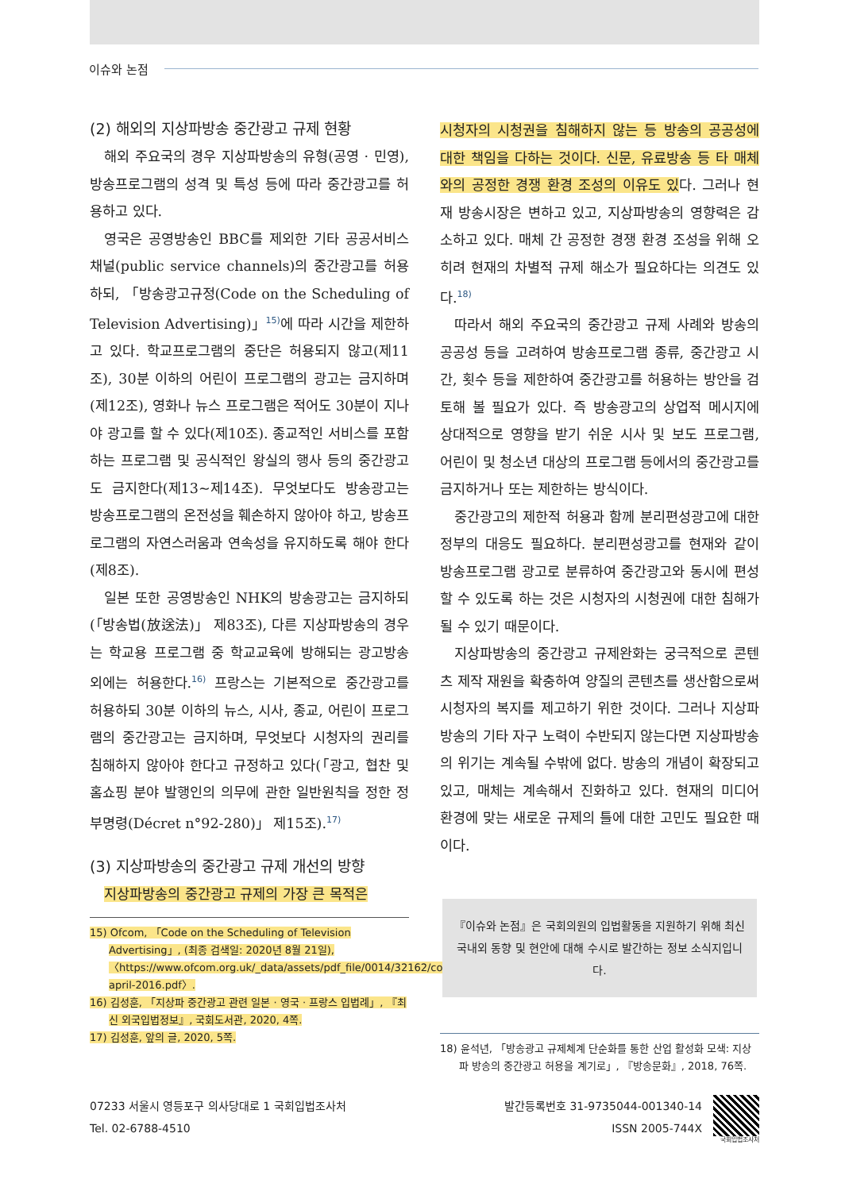이슈와 논점
(2) 해외의 지상파방송 중간광고 규제 현황
해외 주요국의 경우 지상파방송의 유형(공영 · 민영), 방송프로그램의 성격 및 특성 등에 따라 중간광고를 허용하고 있다.
영국은 공영방송인 BBC를 제외한 기타 공공서비스 채널(public service channels)의 중간광고를 허용하되, 「방송광고규정(Code on the Scheduling of Television Advertising)」<sup>15)</sup>에 따라 시간을 제한하고 있다. 학교프로그램의 중단은 허용되지 않고(제11조), 30분 이하의 어린이 프로그램의 광고는 금지하며(제12조), 영화나 뉴스 프로그램은 적어도 30분이 지나야 광고를 할 수 있다(제10조). 종교적인 서비스를 포함하는 프로그램 및 공식적인 왕실의 행사 등의 중간광고도 금지한다(제13~제14조). 무엇보다도 방송광고는 방송프로그램의 온전성을 훼손하지 않아야 하고, 방송프로그램의 자연스러움과 연속성을 유지하도록 해야 한다(제8조).
일본 또한 공영방송인 NHK의 방송광고는 금지하되(「방송법(放送法)」 제83조), 다른 지상파방송의 경우는 학교용 프로그램 중 학교교육에 방해되는 광고방송 외에는 허용한다.<sup>16)</sup> 프랑스는 기본적으로 중간광고를 허용하되 30분 이하의 뉴스, 시사, 종교, 어린이 프로그램의 중간광고는 금지하며, 무엇보다 시청자의 권리를 침해하지 않아야 한다고 규정하고 있다(「광고, 협찬 및 홈쇼핑 분야 발행인의 의무에 관한 일반원칙을 정한 정부명령(Décret n°92-280)」 제15조).<sup>17)</sup>
(3) 지상파방송의 중간광고 규제 개선의 방향
지상파방송의 중간광고 규제의 가장 큰 목적은
15) Ofcom, 「Code on the Scheduling of Television Advertising」, (최종 검색일: 2020년 8월 21일), 〈https://www.ofcom.org.uk/_data/assets/pdf_file/0014/32162/costa-april-2016.pdf〉.
16) 김성훈, 「지상파 중간광고 관련 일본 · 영국 · 프랑스 입법례」, 『최신 외국입법정보』, 국회도서관, 2020, 4쪽.
17) 김성훈, 앞의 글, 2020, 5쪽.
시청자의 시청권을 침해하지 않는 등 방송의 공공성에 대한 책임을 다하는 것이다. 신문, 유료방송 등 타 매체와의 공정한 경쟁 환경 조성의 이유도 있다. 그러나 현재 방송시장은 변하고 있고, 지상파방송의 영향력은 감소하고 있다. 매체 간 공정한 경쟁 환경 조성을 위해 오히려 현재의 차별적 규제 해소가 필요하다는 의견도 있다.<sup>18)</sup>
따라서 해외 주요국의 중간광고 규제 사례와 방송의 공공성 등을 고려하여 방송프로그램 종류, 중간광고 시간, 횟수 등을 제한하여 중간광고를 허용하는 방안을 검토해 볼 필요가 있다. 즉 방송광고의 상업적 메시지에 상대적으로 영향을 받기 쉬운 시사 및 보도 프로그램, 어린이 및 청소년 대상의 프로그램 등에서의 중간광고를 금지하거나 또는 제한하는 방식이다.
중간광고의 제한적 허용과 함께 분리편성광고에 대한 정부의 대응도 필요하다. 분리편성광고를 현재와 같이 방송프로그램 광고로 분류하여 중간광고와 동시에 편성할 수 있도록 하는 것은 시청자의 시청권에 대한 침해가 될 수 있기 때문이다.
지상파방송의 중간광고 규제완화는 궁극적으로 콘텐츠 제작 재원을 확충하여 양질의 콘텐츠를 생산함으로써 시청자의 복지를 제고하기 위한 것이다. 그러나 지상파방송의 기타 자구 노력이 수반되지 않는다면 지상파방송의 위기는 계속될 수밖에 없다. 방송의 개념이 확장되고 있고, 매체는 계속해서 진화하고 있다. 현재의 미디어 환경에 맞는 새로운 규제의 틀에 대한 고민도 필요한 때이다.
『이슈와 논점』은 국회의원의 입법활동을 지원하기 위해 최신
국내외 동향 및 현안에 대해 수시로 발간하는 정보 소식지입니다.
18) 윤석년, 「방송광고 규제체계 단순화를 통한 산업 활성화 모색: 지상파 방송의 중간광고 허용을 계기로」, 『방송문화』, 2018, 76쪽.
07233 서울시 영등포구 의사당대로 1 국회입법조사처
Tel. 02-6788-4510
발간등록번호 31-9735044-001340-14
ISSN 2005-744X
국회입법조사처